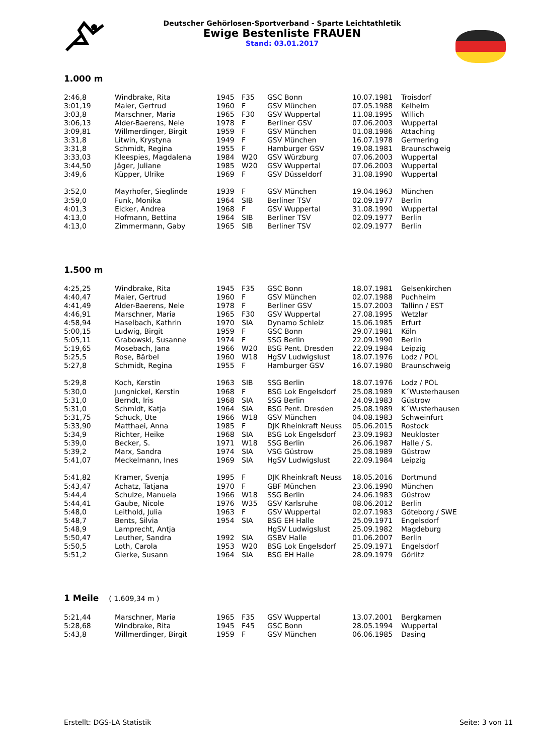Deutscher Gehörlosen-Sportverband - Sparte Leichtathletik
Ewige Bestenliste FRAUEN
Stand: 03.01.2017
1.000 m
| 2:46,8 | Windbrake, Rita | 1945 | F35 | GSC Bonn | 10.07.1981 | Troisdorf |
| 3:01,19 | Maier, Gertrud | 1960 | F | GSV München | 07.05.1988 | Kelheim |
| 3:03,8 | Marschner, Maria | 1965 | F30 | GSV Wuppertal | 11.08.1995 | Willich |
| 3:06,13 | Alder-Baerens, Nele | 1978 | F | Berliner GSV | 07.06.2003 | Wuppertal |
| 3:09,81 | Willmerdinger, Birgit | 1959 | F | GSV München | 01.08.1986 | Attaching |
| 3:31,8 | Litwin, Krystyna | 1949 | F | GSV München | 16.07.1978 | Germering |
| 3:31,8 | Schmidt, Regina | 1955 | F | Hamburger GSV | 19.08.1981 | Braunschweig |
| 3:33,03 | Kleespies, Magdalena | 1984 | W20 | GSV Würzburg | 07.06.2003 | Wuppertal |
| 3:44,50 | Jäger, Juliane | 1985 | W20 | GSV Wuppertal | 07.06.2003 | Wuppertal |
| 3:49,6 | Küpper, Ulrike | 1969 | F | GSV Düsseldorf | 31.08.1990 | Wuppertal |
| 3:52,0 | Mayrhofer, Sieglinde | 1939 | F | GSV München | 19.04.1963 | München |
| 3:59,0 | Funk, Monika | 1964 | SIB | Berliner TSV | 02.09.1977 | Berlin |
| 4:01,3 | Eicker, Andrea | 1968 | F | GSV Wuppertal | 31.08.1990 | Wuppertal |
| 4:13,0 | Hofmann, Bettina | 1964 | SIB | Berliner TSV | 02.09.1977 | Berlin |
| 4:13,0 | Zimmermann, Gaby | 1965 | SIB | Berliner TSV | 02.09.1977 | Berlin |
1.500 m
| 4:25,25 | Windbrake, Rita | 1945 | F35 | GSC Bonn | 18.07.1981 | Gelsenkirchen |
| 4:40,47 | Maier, Gertrud | 1960 | F | GSV München | 02.07.1988 | Puchheim |
| 4:41,49 | Alder-Baerens, Nele | 1978 | F | Berliner GSV | 15.07.2003 | Tallinn / EST |
| 4:46,91 | Marschner, Maria | 1965 | F30 | GSV Wuppertal | 27.08.1995 | Wetzlar |
| 4:58,94 | Haselbach, Kathrin | 1970 | SIA | Dynamo Schleiz | 15.06.1985 | Erfurt |
| 5:00,15 | Ludwig, Birgit | 1959 | F | GSC Bonn | 29.07.1981 | Köln |
| 5:05,11 | Grabowski, Susanne | 1974 | F | SSG Berlin | 22.09.1990 | Berlin |
| 5:19,65 | Mosebach, Jana | 1966 | W20 | BSG Pent. Dresden | 22.09.1984 | Leipzig |
| 5:25,5 | Rose, Bärbel | 1960 | W18 | HgSV Ludwigslust | 18.07.1976 | Lodz / POL |
| 5:27,8 | Schmidt, Regina | 1955 | F | Hamburger GSV | 16.07.1980 | Braunschweig |
| 5:29,8 | Koch, Kerstin | 1963 | SIB | SSG Berlin | 18.07.1976 | Lodz / POL |
| 5:30,0 | Jungnickel, Kerstin | 1968 | F | BSG Lok Engelsdorf | 25.08.1989 | K´Wusterhausen |
| 5:31,0 | Berndt, Iris | 1968 | SIA | SSG Berlin | 24.09.1983 | Güstrow |
| 5:31,0 | Schmidt, Katja | 1964 | SIA | BSG Pent. Dresden | 25.08.1989 | K´Wusterhausen |
| 5:31,75 | Schuck, Ute | 1966 | W18 | GSV München | 04.08.1983 | Schweinfurt |
| 5:33,90 | Matthaei, Anna | 1985 | F | DJK Rheinkraft Neuss | 05.06.2015 | Rostock |
| 5:34,9 | Richter, Heike | 1968 | SIA | BSG Lok Engelsdorf | 23.09.1983 | Neukloster |
| 5:39,0 | Becker, S. | 1971 | W18 | SSG Berlin | 26.06.1987 | Halle / S. |
| 5:39,2 | Marx, Sandra | 1974 | SIA | VSG Güstrow | 25.08.1989 | Güstrow |
| 5:41,07 | Meckelmann, Ines | 1969 | SIA | HgSV Ludwigslust | 22.09.1984 | Leipzig |
| 5:41,82 | Kramer, Svenja | 1995 | F | DJK Rheinkraft Neuss | 18.05.2016 | Dortmund |
| 5:43,47 | Achatz, Tatjana | 1970 | F | GBF München | 23.06.1990 | München |
| 5:44,4 | Schulze, Manuela | 1966 | W18 | SSG Berlin | 24.06.1983 | Güstrow |
| 5:44,41 | Gaube, Nicole | 1976 | W35 | GSV Karlsruhe | 08.06.2012 | Berlin |
| 5:48,0 | Leithold, Julia | 1963 | F | GSV Wuppertal | 02.07.1983 | Göteborg / SWE |
| 5:48,7 | Bents, Silvia | 1954 | SIA | BSG EH Halle | 25.09.1971 | Engelsdorf |
| 5:48,9 | Lamprecht, Antja | | | HgSV Ludwigslust | 25.09.1982 | Magdeburg |
| 5:50,47 | Leuther, Sandra | 1992 | SIA | GSBV Halle | 01.06.2007 | Berlin |
| 5:50,5 | Loth, Carola | 1953 | W20 | BSG Lok Engelsdorf | 25.09.1971 | Engelsdorf |
| 5:51,2 | Gierke, Susann | 1964 | SIA | BSG EH Halle | 28.09.1979 | Görlitz |
1 Meile ( 1.609,34 m )
| 5:21,44 | Marschner, Maria | 1965 | F35 | GSV Wuppertal | 13.07.2001 | Bergkamen |
| 5:28,68 | Windbrake, Rita | 1945 | F45 | GSC Bonn | 28.05.1994 | Wuppertal |
| 5:43,8 | Willmerdinger, Birgit | 1959 | F | GSV München | 06.06.1985 | Dasing |
Erstellt: DGS-LA Statistik Seite: 3 von 11